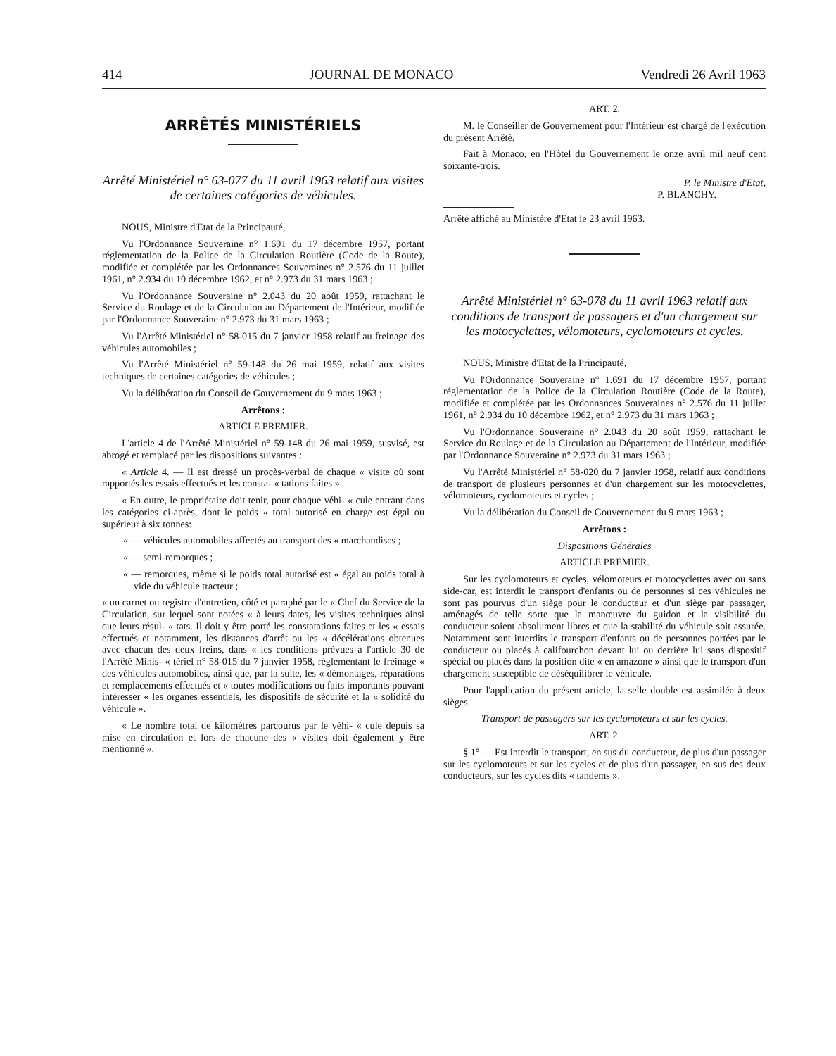414 JOURNAL DE MONACO Vendredi 26 Avril 1963
ARRÊTÉS MINISTÉRIELS
Arrêté Ministériel n° 63-077 du 11 avril 1963 relatif aux visites de certaines catégories de véhicules.
NOUS, Ministre d'Etat de la Principauté,
Vu l'Ordonnance Souveraine n° 1.691 du 17 décembre 1957, portant réglementation de la Police de la Circulation Routière (Code de la Route), modifiée et complétée par les Ordonnances Souveraines n° 2.576 du 11 juillet 1961, n° 2.934 du 10 décembre 1962, et n° 2.973 du 31 mars 1963 ;
Vu l'Ordonnance Souveraine n° 2.043 du 20 août 1959, rattachant le Service du Roulage et de la Circulation au Département de l'Intérieur, modifiée par l'Ordonnance Souveraine n° 2.973 du 31 mars 1963 ;
Vu l'Arrêté Ministériel n° 58-015 du 7 janvier 1958 relatif au freinage des véhicules automobiles ;
Vu l'Arrêté Ministériel n° 59-148 du 26 mai 1959, relatif aux visites techniques de certaines catégories de véhicules ;
Vu la délibération du Conseil de Gouvernement du 9 mars 1963 ;
Arrêtons :
ARTICLE PREMIER.
L'article 4 de l'Arrêté Ministériel n° 59-148 du 26 mai 1959, susvisé, est abrogé et remplacé par les dispositions suivantes :
« Article 4. — Il est dressé un procès-verbal de chaque « visite où sont rapportés les essais effectués et les consta- « tations faites ».
« En outre, le propriétaire doit tenir, pour chaque véhi- « cule entrant dans les catégories ci-après, dont le poids « total autorisé en charge est égal ou supérieur à six tonnes:
« — véhicules automobiles affectés au transport des « marchandises ;
« — semi-remorques ;
« — remorques, même si le poids total autorisé est « égal au poids total à vide du véhicule tracteur ;
« un carnet ou registre d'entretien, côté et paraphé par le « Chef du Service de la Circulation, sur lequel sont notées « à leurs dates, les visites techniques ainsi que leurs résul- « tats. Il doit y être porté les constatations faites et les « essais effectués et notamment, les distances d'arrêt ou les « décélérations obtenues avec chacun des deux freins, dans « les conditions prévues à l'article 30 de l'Arrêté Minis- « tériel n° 58-015 du 7 janvier 1958, réglementant le freinage « des véhicules automobiles, ainsi que, par la suite, les « démontages, réparations et remplacements effectués et « toutes modifications ou faits importants pouvant intéresser « les organes essentiels, les dispositifs de sécurité et la « solidité du véhicule ».
« Le nombre total de kilomètres parcourus par le véhi- « cule depuis sa mise en circulation et lors de chacune des « visites doit également y être mentionné ».
ART. 2.
M. le Conseiller de Gouvernement pour l'Intérieur est chargé de l'exécution du présent Arrêté.
Fait à Monaco, en l'Hôtel du Gouvernement le onze avril mil neuf cent soixante-trois.
P. le Ministre d'Etat,
P. BLANCHY.
Arrêté affiché au Ministère d'Etat le 23 avril 1963.
Arrêté Ministériel n° 63-078 du 11 avril 1963 relatif aux conditions de transport de passagers et d'un chargement sur les motocyclettes, vélomoteurs, cyclomoteurs et cycles.
NOUS, Ministre d'Etat de la Principauté,
Vu l'Ordonnance Souveraine n° 1.691 du 17 décembre 1957, portant réglementation de la Police de la Circulation Routière (Code de la Route), modifiée et complétée par les Ordonnances Souveraines n° 2.576 du 11 juillet 1961, n° 2.934 du 10 décembre 1962, et n° 2.973 du 31 mars 1963 ;
Vu l'Ordonnance Souveraine n° 2.043 du 20 août 1959, rattachant le Service du Roulage et de la Circulation au Département de l'Intérieur, modifiée par l'Ordonnance Souveraine n° 2.973 du 31 mars 1963 ;
Vu l'Arrêté Ministériel n° 58-020 du 7 janvier 1958, relatif aux conditions de transport de plusieurs personnes et d'un chargement sur les motocyclettes, vélomoteurs, cyclomoteurs et cycles ;
Vu la délibération du Conseil de Gouvernement du 9 mars 1963 ;
Arrêtons :
Dispositions Générales
ARTICLE PREMIER.
Sur les cyclomoteurs et cycles, vélomoteurs et motocyclettes avec ou sans side-car, est interdit le transport d'enfants ou de personnes si ces véhicules ne sont pas pourvus d'un siège pour le conducteur et d'un siège par passager, aménagés de telle sorte que la manœuvre du guidon et la visibilité du conducteur soient absolument libres et que la stabilité du véhicule soit assurée. Notamment sont interdits le transport d'enfants ou de personnes portées par le conducteur ou placés à califourchon devant lui ou derrière lui sans dispositif spécial ou placés dans la position dite « en amazone » ainsi que le transport d'un chargement susceptible de déséquilibrer le véhicule.
Pour l'application du présent article, la selle double est assimilée à deux sièges.
Transport de passagers sur les cyclomoteurs et sur les cycles.
ART. 2.
§ 1° — Est interdit le transport, en sus du conducteur, de plus d'un passager sur les cyclomoteurs et sur les cycles et de plus d'un passager, en sus des deux conducteurs, sur les cycles dits « tandems ».